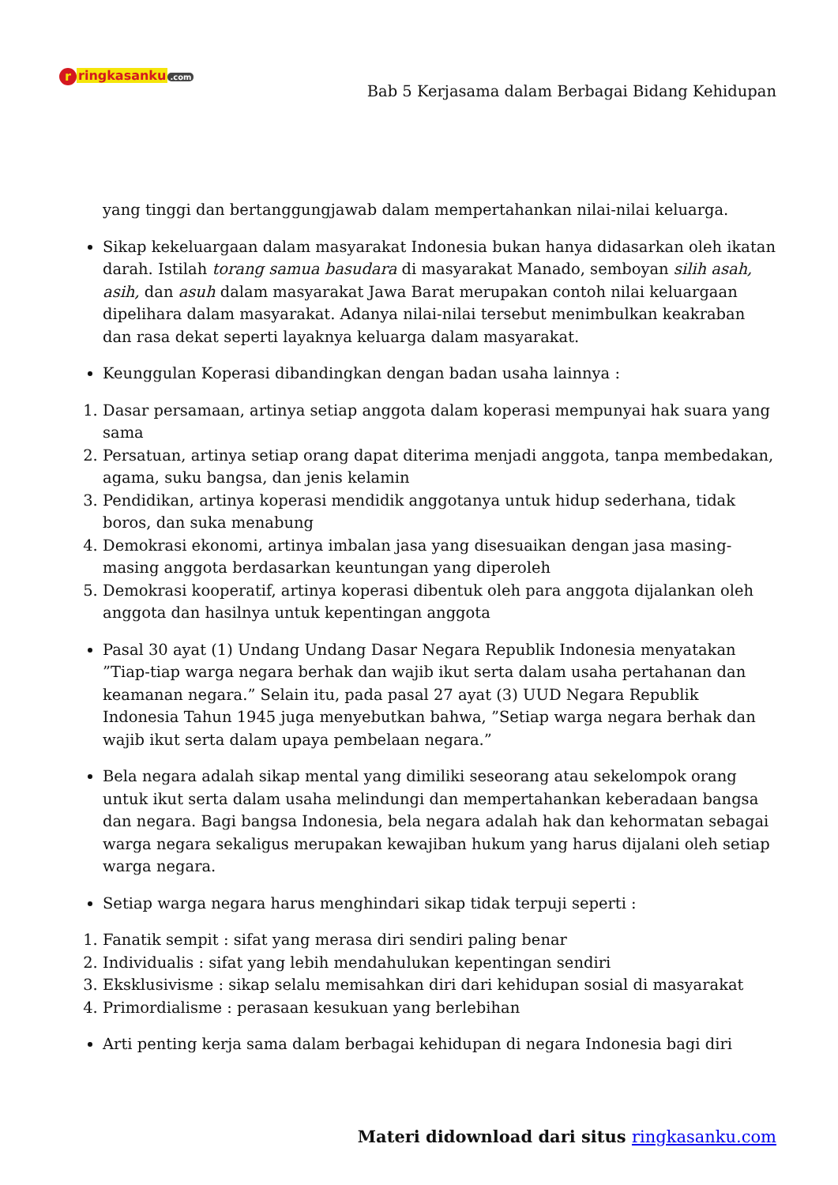r ringkasanku.com
Bab 5 Kerjasama dalam Berbagai Bidang Kehidupan
yang tinggi dan bertanggungjawab dalam mempertahankan nilai-nilai keluarga.
Sikap kekeluargaan dalam masyarakat Indonesia bukan hanya didasarkan oleh ikatan darah. Istilah torang samua basudara di masyarakat Manado, semboyan silih asah, asih, dan asuh dalam masyarakat Jawa Barat merupakan contoh nilai keluargaan dipelihara dalam masyarakat. Adanya nilai-nilai tersebut menimbulkan keakraban dan rasa dekat seperti layaknya keluarga dalam masyarakat.
Keunggulan Koperasi dibandingkan dengan badan usaha lainnya :
1. Dasar persamaan, artinya setiap anggota dalam koperasi mempunyai hak suara yang sama
2. Persatuan, artinya setiap orang dapat diterima menjadi anggota, tanpa membedakan, agama, suku bangsa, dan jenis kelamin
3. Pendidikan, artinya koperasi mendidik anggotanya untuk hidup sederhana, tidak boros, dan suka menabung
4. Demokrasi ekonomi, artinya imbalan jasa yang disesuaikan dengan jasa masing-masing anggota berdasarkan keuntungan yang diperoleh
5. Demokrasi kooperatif, artinya koperasi dibentuk oleh para anggota dijalankan oleh anggota dan hasilnya untuk kepentingan anggota
Pasal 30 ayat (1) Undang Undang Dasar Negara Republik Indonesia menyatakan ”Tiap-tiap warga negara berhak dan wajib ikut serta dalam usaha pertahanan dan keamanan negara.” Selain itu, pada pasal 27 ayat (3) UUD Negara Republik Indonesia Tahun 1945 juga menyebutkan bahwa, ”Setiap warga negara berhak dan wajib ikut serta dalam upaya pembelaan negara.”
Bela negara adalah sikap mental yang dimiliki seseorang atau sekelompok orang untuk ikut serta dalam usaha melindungi dan mempertahankan keberadaan bangsa dan negara. Bagi bangsa Indonesia, bela negara adalah hak dan kehormatan sebagai warga negara sekaligus merupakan kewajiban hukum yang harus dijalani oleh setiap warga negara.
Setiap warga negara harus menghindari sikap tidak terpuji seperti :
1. Fanatik sempit : sifat yang merasa diri sendiri paling benar
2. Individualis : sifat yang lebih mendahulukan kepentingan sendiri
3. Eksklusivisme : sikap selalu memisahkan diri dari kehidupan sosial di masyarakat
4. Primordialisme : perasaan kesukuan yang berlebihan
Arti penting kerja sama dalam berbagai kehidupan di negara Indonesia bagi diri
Materi didownload dari situs ringkasanku.com